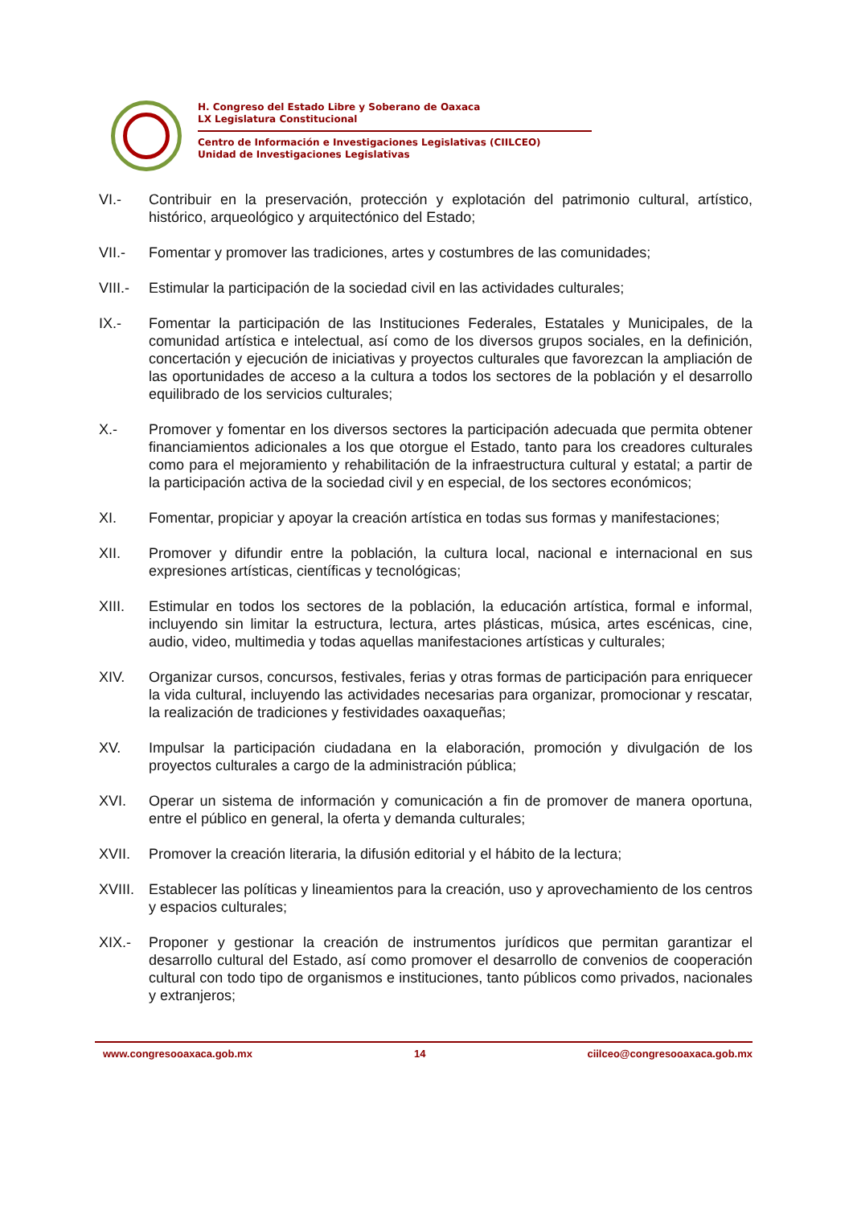H. Congreso del Estado Libre y Soberano de Oaxaca
LX Legislatura Constitucional
Centro de Información e Investigaciones Legislativas (CIILCEO)
Unidad de Investigaciones Legislativas
VI.- Contribuir en la preservación, protección y explotación del patrimonio cultural, artístico, histórico, arqueológico y arquitectónico del Estado;
VII.- Fomentar y promover las tradiciones, artes y costumbres de las comunidades;
VIII.-
Estimular la participación de la sociedad civil en las actividades culturales;
IX.- Fomentar la participación de las Instituciones Federales, Estatales y Municipales, de la comunidad artística e intelectual, así como de los diversos grupos sociales, en la definición, concertación y ejecución de iniciativas y proyectos culturales que favorezcan la ampliación de las oportunidades de acceso a la cultura a todos los sectores de la población y el desarrollo equilibrado de los servicios culturales;
X.- Promover y fomentar en los diversos sectores la participación adecuada que permita obtener financiamientos adicionales a los que otorgue el Estado, tanto para los creadores culturales como para el mejoramiento y rehabilitación de la infraestructura cultural y estatal; a partir de la participación activa de la sociedad civil y en especial, de los sectores económicos;
XI. Fomentar, propiciar y apoyar la creación artística en todas sus formas y manifestaciones;
XII. Promover y difundir entre la población, la cultura local, nacional e internacional en sus expresiones artísticas, científicas y tecnológicas;
XIII. Estimular en todos los sectores de la población, la educación artística, formal e informal, incluyendo sin limitar la estructura, lectura, artes plásticas, música, artes escénicas, cine, audio, video, multimedia y todas aquellas manifestaciones artísticas y culturales;
XIV. Organizar cursos, concursos, festivales, ferias y otras formas de participación para enriquecer la vida cultural, incluyendo las actividades necesarias para organizar, promocionar y rescatar, la realización de tradiciones y festividades oaxaqueñas;
XV. Impulsar la participación ciudadana en la elaboración, promoción y divulgación de los proyectos culturales a cargo de la administración pública;
XVI. Operar un sistema de información y comunicación a fin de promover de manera oportuna, entre el público en general, la oferta y demanda culturales;
XVII. Promover la creación literaria, la difusión editorial y el hábito de la lectura;
XVIII.
Establecer las políticas y lineamientos para la creación, uso y aprovechamiento de los centros y espacios culturales;
XIX.- Proponer y gestionar la creación de instrumentos jurídicos que permitan garantizar el desarrollo cultural del Estado, así como promover el desarrollo de convenios de cooperación cultural con todo tipo de organismos e instituciones, tanto públicos como privados, nacionales y extranjeros;
www.congresooaxaca.gob.mx 14 ciilceo@congresooaxaca.gob.mx